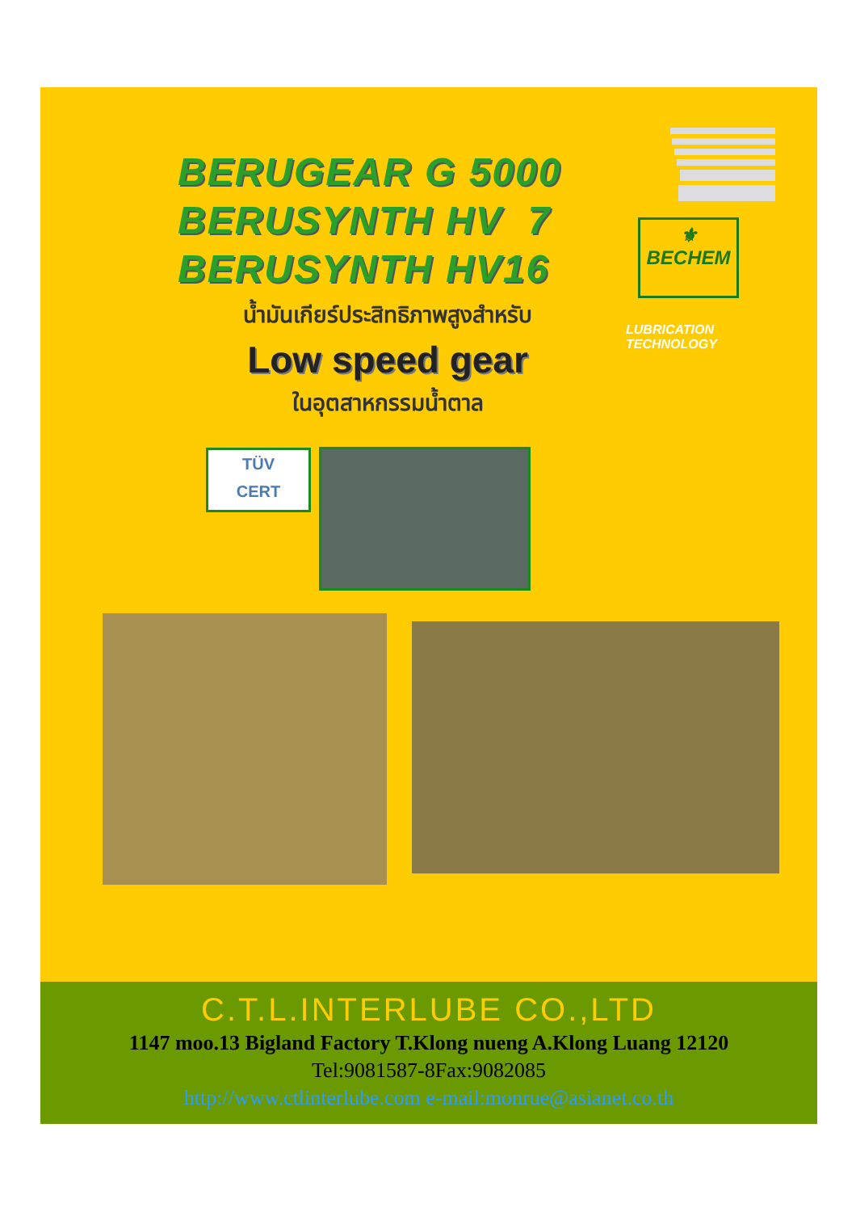BERUGEAR G 5000
BERUSYNTH HV 7
BERUSYNTH HV16
น้ำมันเกียร์ประสิทธิภาพสูงสำหรับ
Low speed gear
ในอุตสาหกรรมน้ำตาล
⚜
BECHEM
LUBRICATION
TECHNOLOGY
TÜV
CERT
C.T.L.INTERLUBE CO.,LTD
1147 moo.13 Bigland Factory T.Klong nueng A.Klong Luang 12120
Tel:9081587-8Fax:9082085
http://www.ctlinterlube.com e-mail:monrue@asianet.co.th